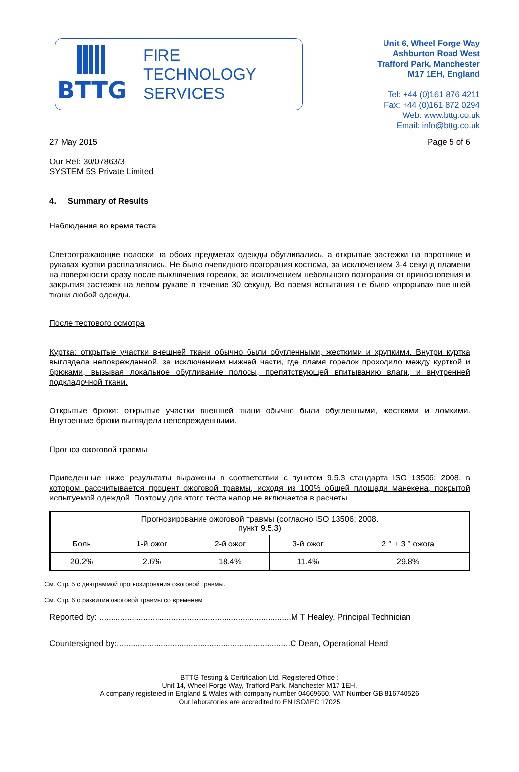BTTG
FIRE
TECHNOLOGY
SERVICES
Unit 6, Wheel Forge Way
Ashburton Road West
Trafford Park, Manchester
M17 1EH, England
Tel: +44 (0)161 876 4211
Fax: +44 (0)161 872 0294
Web: www.bttg.co.uk
Email: info@bttg.co.uk
27 May 2015 Page 5 of 6
Our Ref: 30/07863/3
SYSTEM 5S Private Limited
4. Summary of Results
Наблюдения во время теста
Светоотражающие полоски на обоих предметах одежды обугливались, а открытые застежки на воротнике и рукавах куртки расплавлялись. Не было очевидного возгорания костюма, за исключением 3-4 секунд пламени на поверхности сразу после выключения горелок, за исключением небольшого возгорания от прикосновения и закрытия застежек на левом рукаве в течение 30 секунд. Во время испытания не было «прорыва» внешней ткани любой одежды.
После тестового осмотра
Куртка: открытые участки внешней ткани обычно были обугленными, жесткими и хрупкими. Внутри куртка выглядела неповрежденной, за исключением нижней части, где пламя горелок проходило между курткой и брюками, вызывая локальное обугливание полосы, препятствующей впитыванию влаги, и внутренней подкладочной ткани.
Открытые брюки: открытые участки внешней ткани обычно были обугленными, жесткими и ломкими. Внутренние брюки выглядели неповрежденными.
Прогноз ожоговой травмы
Приведенные ниже результаты выражены в соответствии с пунктом 9.5.3 стандарта ISO 13506: 2008, в котором рассчитывается процент ожоговой травмы, исходя из 100% общей площади манекена, покрытой испытуемой одеждой. Поэтому для этого теста напор не включается в расчеты.
| Прогнозирование ожоговой травмы (согласно ISO 13506: 2008, пункт 9.5.3) | | | | |
| Боль | 1-й ожог | 2-й ожог | 3-й ожог | 2 ° + 3 ° ожога |
| 20.2% | 2.6% | 18.4% | 11.4% | 29.8% |
См. Стр. 5 с диаграммой прогнозирования ожоговой травмы.
См. Стр. 6 о развитии ожоговой травмы со временем.
Reported by: ...................................................................................M T Healey, Principal Technician
Countersigned by:...........................................................................C Dean, Operational Head
BTTG Testing & Certification Ltd. Registered Office :
Unit 14, Wheel Forge Way, Trafford Park, Manchester M17 1EH.
A company registered in England & Wales with company number 04669650. VAT Number GB 816740526
Our laboratories are accredited to EN ISO/IEC 17025